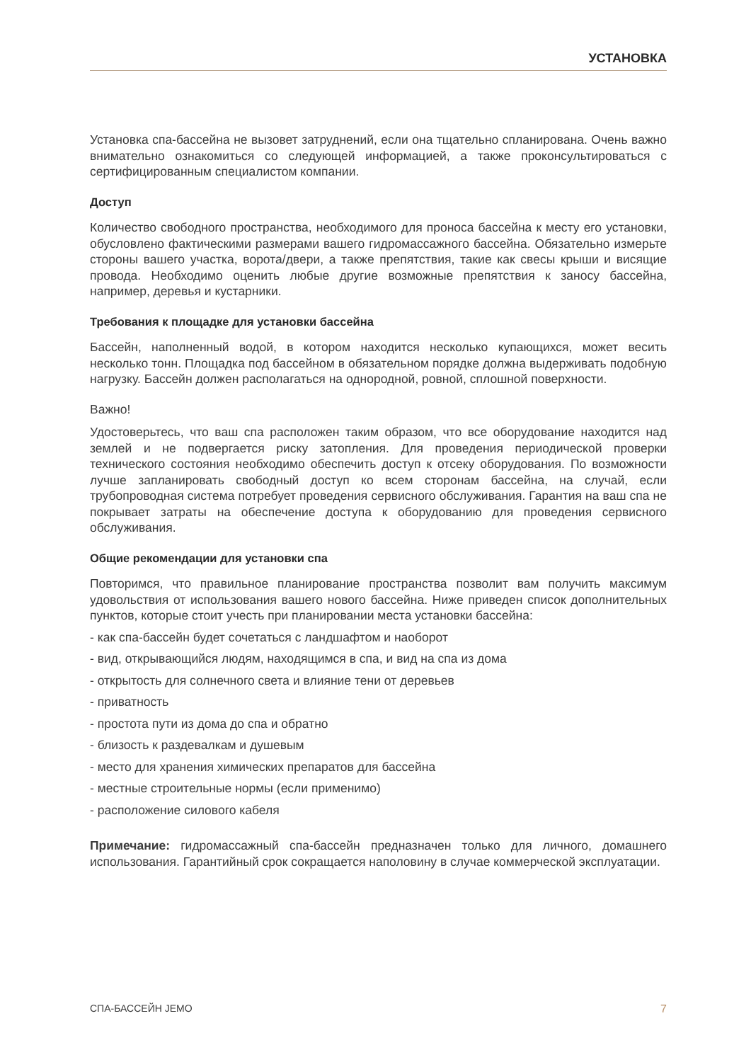УСТАНОВКА
Установка спа-бассейна не вызовет затруднений, если она тщательно спланирована. Очень важно внимательно ознакомиться со следующей информацией, а также проконсультироваться с сертифицированным специалистом компании.
Доступ
Количество свободного пространства, необходимого для проноса бассейна к месту его установки, обусловлено фактическими размерами вашего гидромассажного бассейна. Обязательно измерьте стороны вашего участка, ворота/двери, а также препятствия, такие как свесы крыши и висящие провода. Необходимо оценить любые другие возможные препятствия к заносу бассейна, например, деревья и кустарники.
Требования к площадке для установки бассейна
Бассейн, наполненный водой, в котором находится несколько купающихся, может весить несколько тонн. Площадка под бассейном в обязательном порядке должна выдерживать подобную нагрузку. Бассейн должен располагаться на однородной, ровной, сплошной поверхности.
Важно!
Удостоверьтесь, что ваш спа расположен таким образом, что все оборудование находится над землей и не подвергается риску затопления. Для проведения периодической проверки технического состояния необходимо обеспечить доступ к отсеку оборудования. По возможности лучше запланировать свободный доступ ко всем сторонам бассейна, на случай, если трубопроводная система потребует проведения сервисного обслуживания. Гарантия на ваш спа не покрывает затраты на обеспечение доступа к оборудованию для проведения сервисного обслуживания.
Общие рекомендации для установки спа
Повторимся, что правильное планирование пространства позволит вам получить максимум удовольствия от использования вашего нового бассейна. Ниже приведен список дополнительных пунктов, которые стоит учесть при планировании места установки бассейна:
- как спа-бассейн будет сочетаться с ландшафтом и наоборот
- вид, открывающийся людям, находящимся в спа, и вид на спа из дома
- открытость для солнечного света и влияние тени от деревьев
- приватность
- простота пути из дома до спа и обратно
- близость к раздевалкам и душевым
- место для хранения химических препаратов для бассейна
- местные строительные нормы (если применимо)
- расположение силового кабеля
Примечание: гидромассажный спа-бассейн предназначен только для личного, домашнего использования. Гарантийный срок сокращается наполовину в случае коммерческой эксплуатации.
СПА-БАССЕЙН JEMO 7